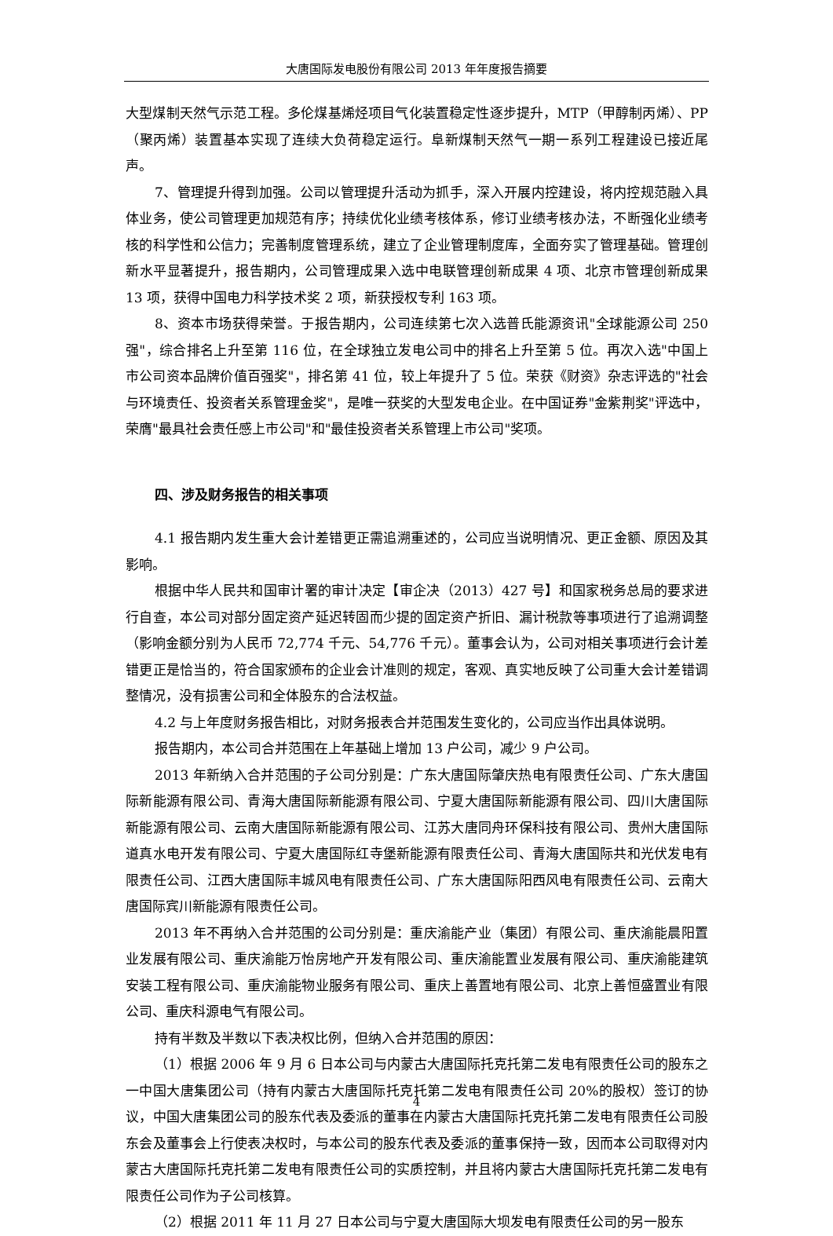大唐国际发电股份有限公司 2013 年年度报告摘要
大型煤制天然气示范工程。多伦煤基烯烃项目气化装置稳定性逐步提升，MTP（甲醇制丙烯）、PP（聚丙烯）装置基本实现了连续大负荷稳定运行。阜新煤制天然气一期一系列工程建设已接近尾声。
7、管理提升得到加强。公司以管理提升活动为抓手，深入开展内控建设，将内控规范融入具体业务，使公司管理更加规范有序；持续优化业绩考核体系，修订业绩考核办法，不断强化业绩考核的科学性和公信力；完善制度管理系统，建立了企业管理制度库，全面夯实了管理基础。管理创新水平显著提升，报告期内，公司管理成果入选中电联管理创新成果 4 项、北京市管理创新成果 13 项，获得中国电力科学技术奖 2 项，新获授权专利 163 项。
8、资本市场获得荣誉。于报告期内，公司连续第七次入选普氏能源资讯"全球能源公司 250 强"，综合排名上升至第 116 位，在全球独立发电公司中的排名上升至第 5 位。再次入选"中国上市公司资本品牌价值百强奖"，排名第 41 位，较上年提升了 5 位。荣获《财资》杂志评选的"社会与环境责任、投资者关系管理金奖"，是唯一获奖的大型发电企业。在中国证券"金紫荆奖"评选中，荣膺"最具社会责任感上市公司"和"最佳投资者关系管理上市公司"奖项。
四、涉及财务报告的相关事项
4.1 报告期内发生重大会计差错更正需追溯重述的，公司应当说明情况、更正金额、原因及其影响。
根据中华人民共和国审计署的审计决定【审企决（2013）427 号】和国家税务总局的要求进行自查，本公司对部分固定资产延迟转固而少提的固定资产折旧、漏计税款等事项进行了追溯调整（影响金额分别为人民币 72,774 千元、54,776 千元）。董事会认为，公司对相关事项进行会计差错更正是恰当的，符合国家颁布的企业会计准则的规定，客观、真实地反映了公司重大会计差错调整情况，没有损害公司和全体股东的合法权益。
4.2 与上年度财务报告相比，对财务报表合并范围发生变化的，公司应当作出具体说明。
报告期内，本公司合并范围在上年基础上增加 13 户公司，减少 9 户公司。
2013 年新纳入合并范围的子公司分别是：广东大唐国际肇庆热电有限责任公司、广东大唐国际新能源有限公司、青海大唐国际新能源有限公司、宁夏大唐国际新能源有限公司、四川大唐国际新能源有限公司、云南大唐国际新能源有限公司、江苏大唐同舟环保科技有限公司、贵州大唐国际道真水电开发有限公司、宁夏大唐国际红寺堡新能源有限责任公司、青海大唐国际共和光伏发电有限责任公司、江西大唐国际丰城风电有限责任公司、广东大唐国际阳西风电有限责任公司、云南大唐国际宾川新能源有限责任公司。
2013 年不再纳入合并范围的公司分别是：重庆渝能产业（集团）有限公司、重庆渝能晨阳置业发展有限公司、重庆渝能万怡房地产开发有限公司、重庆渝能置业发展有限公司、重庆渝能建筑安装工程有限公司、重庆渝能物业服务有限公司、重庆上善置地有限公司、北京上善恒盛置业有限公司、重庆科源电气有限公司。
持有半数及半数以下表决权比例，但纳入合并范围的原因：
（1）根据 2006 年 9 月 6 日本公司与内蒙古大唐国际托克托第二发电有限责任公司的股东之一中国大唐集团公司（持有内蒙古大唐国际托克托第二发电有限责任公司 20%的股权）签订的协议，中国大唐集团公司的股东代表及委派的董事在内蒙古大唐国际托克托第二发电有限责任公司股东会及董事会上行使表决权时，与本公司的股东代表及委派的董事保持一致，因而本公司取得对内蒙古大唐国际托克托第二发电有限责任公司的实质控制，并且将内蒙古大唐国际托克托第二发电有限责任公司作为子公司核算。
（2）根据 2011 年 11 月 27 日本公司与宁夏大唐国际大坝发电有限责任公司的另一股东
4